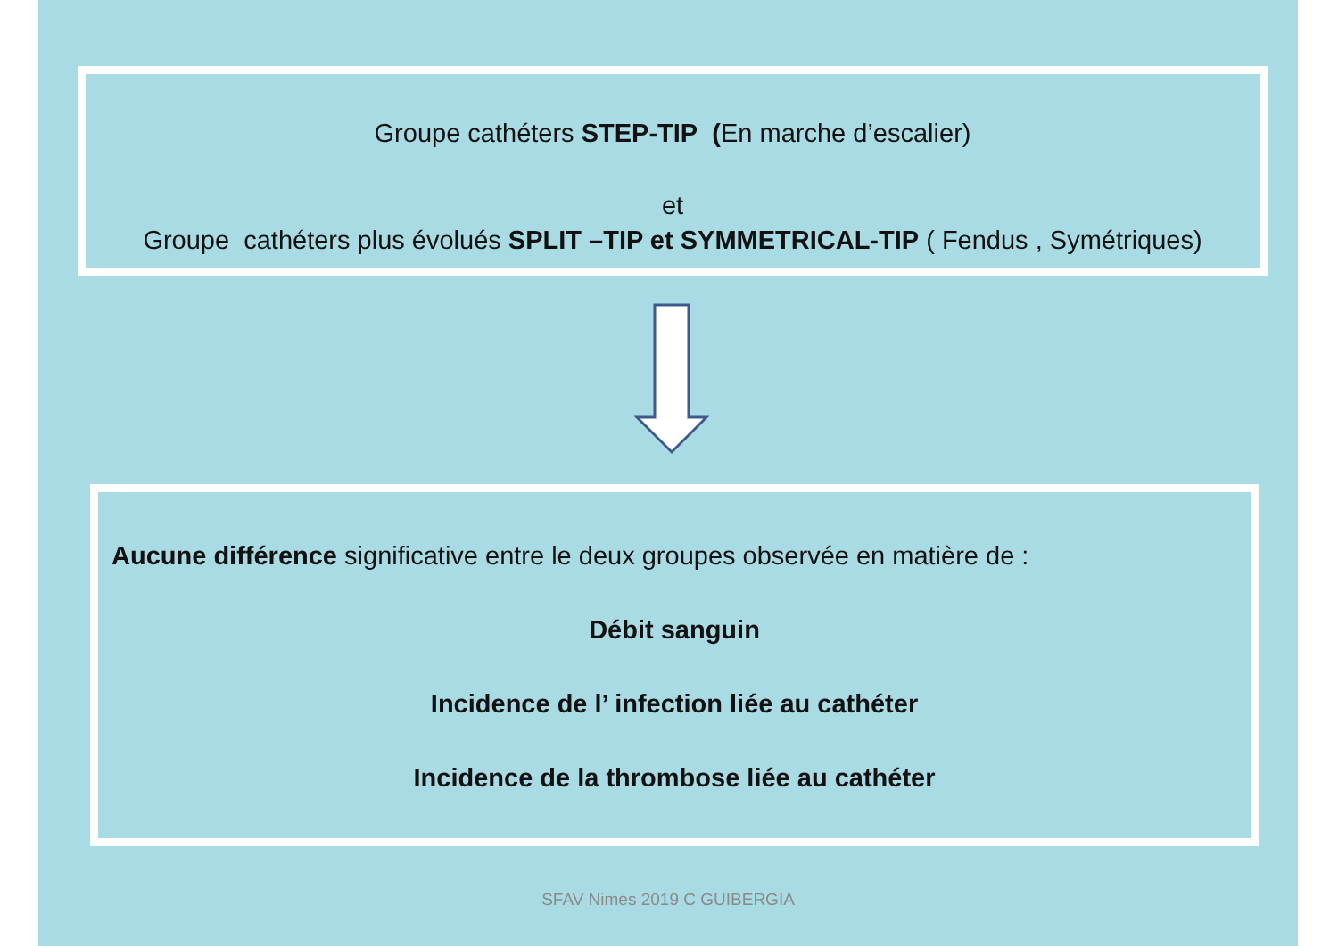Groupe cathéters STEP-TIP (En marche d’escalier)
et
Groupe cathéters plus évolués SPLIT –TIP et SYMMETRICAL-TIP ( Fendus , Symétriques)
Aucune différence significative entre le deux groupes observée en matière de :
Débit sanguin
Incidence de l’ infection liée au cathéter
Incidence de la thrombose liée au cathéter
SFAV Nimes 2019 C GUIBERGIA